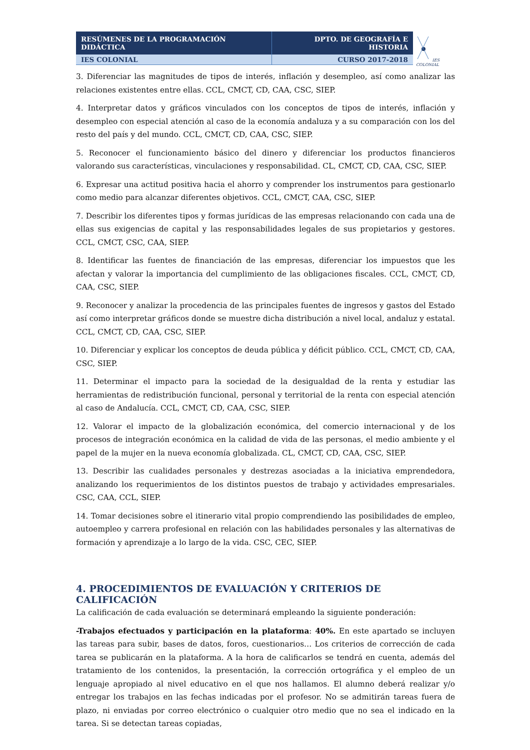| RESÚMENES DE LA PROGRAMACIÓN DIDÁCTICA | DPTO. DE GEOGRAFÍA E HISTORIA |
| IES COLONIAL | CURSO 2017-2018 |
IES COLONIAL
3. Diferenciar las magnitudes de tipos de interés, inflación y desempleo, así como analizar las relaciones existentes entre ellas. CCL, CMCT, CD, CAA, CSC, SIEP.
4. Interpretar datos y gráficos vinculados con los conceptos de tipos de interés, inflación y desempleo con especial atención al caso de la economía andaluza y a su comparación con los del resto del país y del mundo. CCL, CMCT, CD, CAA, CSC, SIEP.
5. Reconocer el funcionamiento básico del dinero y diferenciar los productos financieros valorando sus características, vinculaciones y responsabilidad. CL, CMCT, CD, CAA, CSC, SIEP.
6. Expresar una actitud positiva hacia el ahorro y comprender los instrumentos para gestionarlo como medio para alcanzar diferentes objetivos. CCL, CMCT, CAA, CSC, SIEP.
7. Describir los diferentes tipos y formas jurídicas de las empresas relacionando con cada una de ellas sus exigencias de capital y las responsabilidades legales de sus propietarios y gestores. CCL, CMCT, CSC, CAA, SIEP.
8. Identificar las fuentes de financiación de las empresas, diferenciar los impuestos que les afectan y valorar la importancia del cumplimiento de las obligaciones fiscales. CCL, CMCT, CD, CAA, CSC, SIEP.
9. Reconocer y analizar la procedencia de las principales fuentes de ingresos y gastos del Estado así como interpretar gráficos donde se muestre dicha distribución a nivel local, andaluz y estatal. CCL, CMCT, CD, CAA, CSC, SIEP.
10. Diferenciar y explicar los conceptos de deuda pública y déficit público. CCL, CMCT, CD, CAA, CSC, SIEP.
11. Determinar el impacto para la sociedad de la desigualdad de la renta y estudiar las herramientas de redistribución funcional, personal y territorial de la renta con especial atención al caso de Andalucía. CCL, CMCT, CD, CAA, CSC, SIEP.
12. Valorar el impacto de la globalización económica, del comercio internacional y de los procesos de integración económica en la calidad de vida de las personas, el medio ambiente y el papel de la mujer en la nueva economía globalizada. CL, CMCT, CD, CAA, CSC, SIEP.
13. Describir las cualidades personales y destrezas asociadas a la iniciativa emprendedora, analizando los requerimientos de los distintos puestos de trabajo y actividades empresariales. CSC, CAA, CCL, SIEP.
14. Tomar decisiones sobre el itinerario vital propio comprendiendo las posibilidades de empleo, autoempleo y carrera profesional en relación con las habilidades personales y las alternativas de formación y aprendizaje a lo largo de la vida. CSC, CEC, SIEP.
4. PROCEDIMIENTOS DE EVALUACIÓN Y CRITERIOS DE CALIFICACIÓN
La calificación de cada evaluación se determinará empleando la siguiente ponderación:
-Trabajos efectuados y participación en la plataforma: 40%. En este apartado se incluyen las tareas para subir, bases de datos, foros, cuestionarios… Los criterios de corrección de cada tarea se publicarán en la plataforma. A la hora de calificarlos se tendrá en cuenta, además del tratamiento de los contenidos, la presentación, la corrección ortográfica y el empleo de un lenguaje apropiado al nivel educativo en el que nos hallamos. El alumno deberá realizar y/o entregar los trabajos en las fechas indicadas por el profesor. No se admitirán tareas fuera de plazo, ni enviadas por correo electrónico o cualquier otro medio que no sea el indicado en la tarea. Si se detectan tareas copiadas,